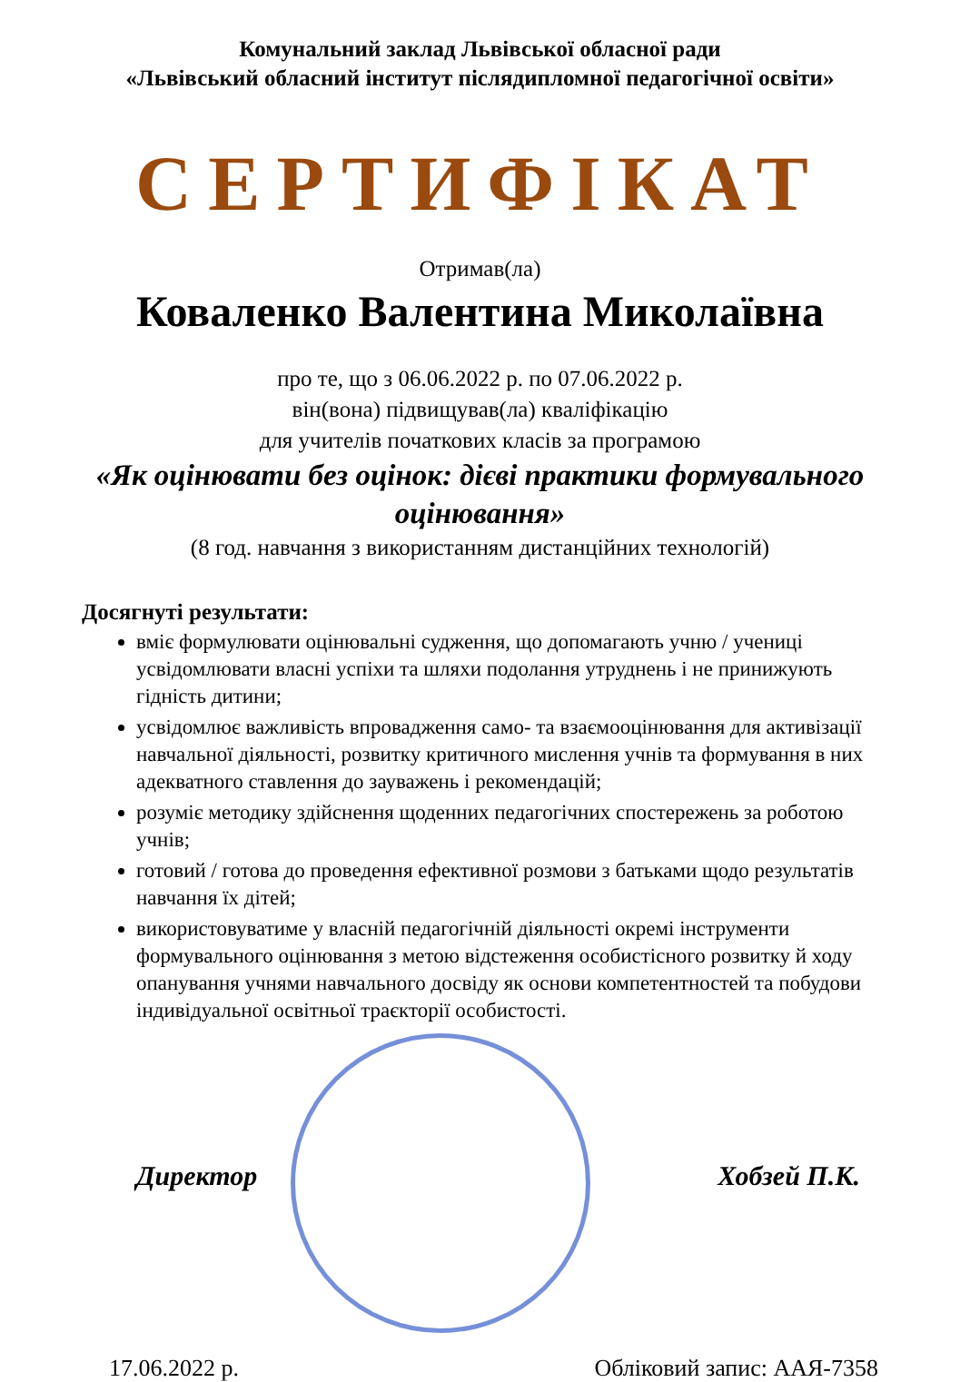Комунальний заклад Львівської обласної ради
«Львівський обласний інститут післядипломної педагогічної освіти»
СЕРТИФІКАТ
Отримав(ла)
Коваленко Валентина Миколаївна
про те, що з 06.06.2022 р. по 07.06.2022 р.
він(вона) підвищував(ла) кваліфікацію
для учителів початкових класів за програмою
«Як оцінювати без оцінок: дієві практики формувального оцінювання»
(8 год. навчання з використанням дистанційних технологій)
Досягнуті результати:
вміє формулювати оцінювальні судження, що допомагають учню / учениці усвідомлювати власні успіхи та шляхи подолання утруднень і не принижують гідність дитини;
усвідомлює важливість впровадження само- та взаємооцінювання для активізації навчальної діяльності, розвитку критичного мислення учнів та формування в них адекватного ставлення до зауважень і рекомендацій;
розуміє методику здійснення щоденних педагогічних спостережень за роботою учнів;
готовий / готова до проведення ефективної розмови з батьками щодо результатів навчання їх дітей;
використовуватиме у власній педагогічній діяльності окремі інструменти формувального оцінювання з метою відстеження особистісного розвитку й ходу опанування учнями навчального досвіду як основи компетентностей та побудови індивідуальної освітньої траєкторії особистості.
Директор Хобзей П.К.
17.06.2022 р. Обліковий запис: ААЯ-7358